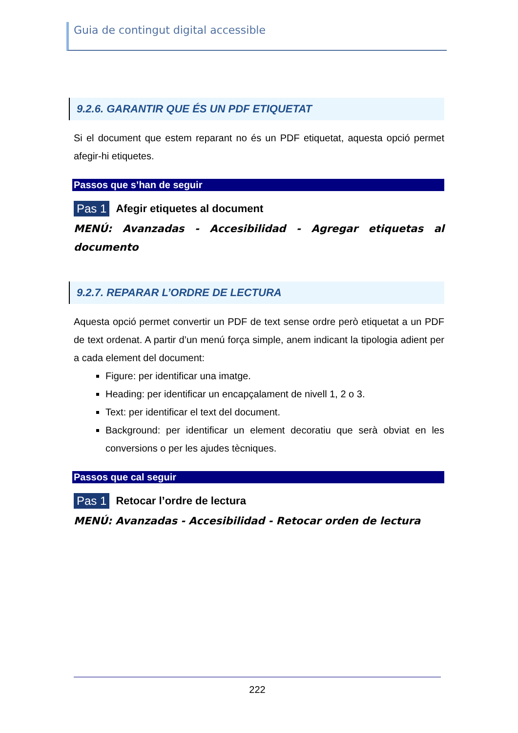Guia de contingut digital accessible
9.2.6. GARANTIR QUE ÉS UN PDF ETIQUETAT
Si el document que estem reparant no és un PDF etiquetat, aquesta opció permet afegir-hi etiquetes.
Passos que s’han de seguir
Pas 1 Afegir etiquetes al document
MENÚ: Avanzadas - Accesibilidad - Agregar etiquetas al documento
9.2.7. REPARAR L’ORDRE DE LECTURA
Aquesta opció permet convertir un PDF de text sense ordre però etiquetat a un PDF de text ordenat. A partir d’un menú força simple, anem indicant la tipologia adient per a cada element del document:
Figure: per identificar una imatge.
Heading: per identificar un encapçalament de nivell 1, 2 o 3.
Text: per identificar el text del document.
Background: per identificar un element decoratiu que serà obviat en les conversions o per les ajudes tècniques.
Passos que cal seguir
Pas 1 Retocar l’ordre de lectura
MENÚ: Avanzadas - Accesibilidad - Retocar orden de lectura
222